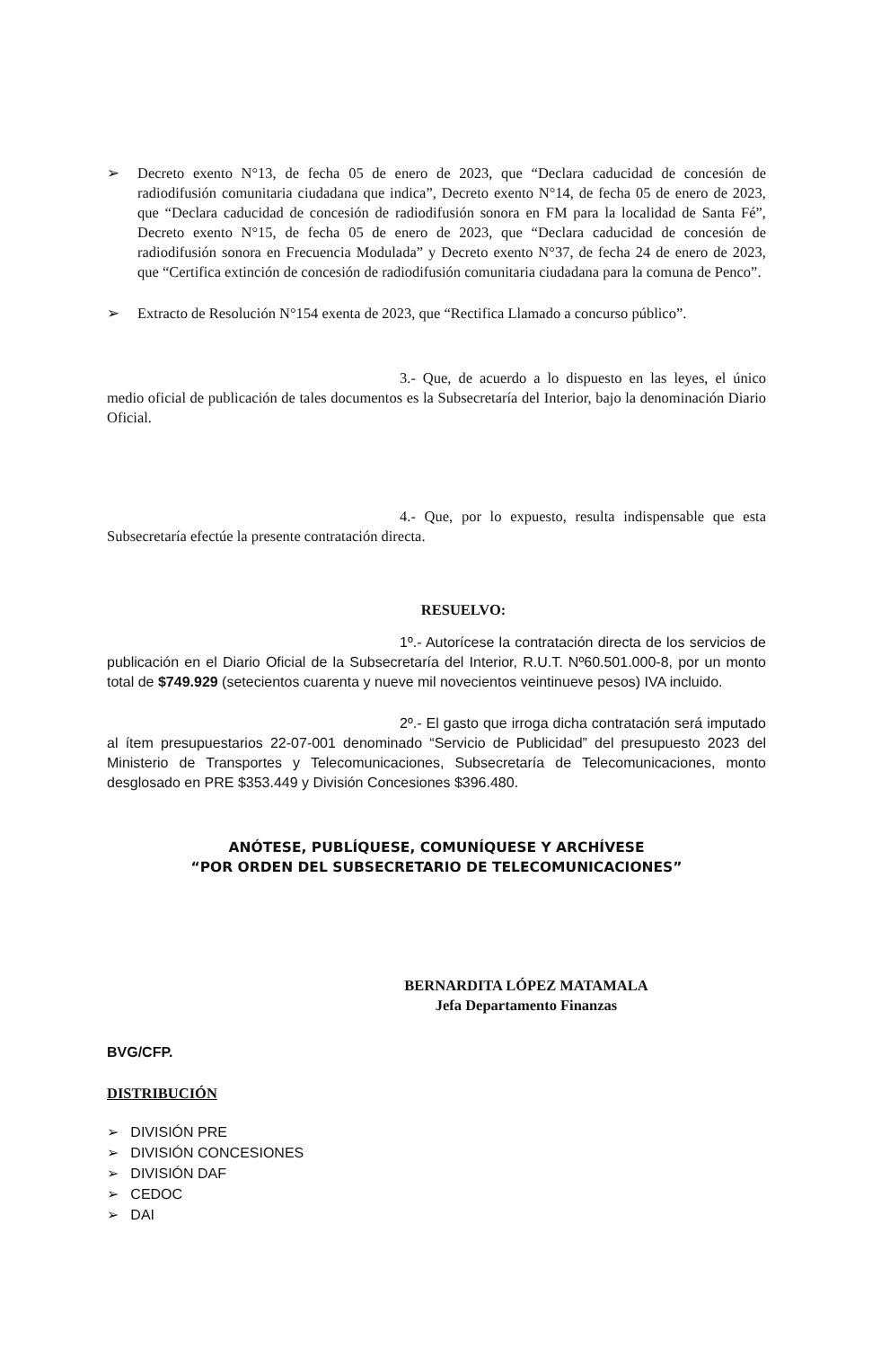➢ Decreto exento N°13, de fecha 05 de enero de 2023, que “Declara caducidad de concesión de radiodifusión comunitaria ciudadana que indica”, Decreto exento N°14, de fecha 05 de enero de 2023, que “Declara caducidad de concesión de radiodifusión sonora en FM para la localidad de Santa Fé”, Decreto exento N°15, de fecha 05 de enero de 2023, que “Declara caducidad de concesión de radiodifusión sonora en Frecuencia Modulada” y Decreto exento N°37, de fecha 24 de enero de 2023, que “Certifica extinción de concesión de radiodifusión comunitaria ciudadana para la comuna de Penco”.
➢ Extracto de Resolución N°154 exenta de 2023, que “Rectifica Llamado a concurso público”.
3.- Que, de acuerdo a lo dispuesto en las leyes, el único medio oficial de publicación de tales documentos es la Subsecretaría del Interior, bajo la denominación Diario Oficial.
4.- Que, por lo expuesto, resulta indispensable que esta Subsecretaría efectúe la presente contratación directa.
RESUELVO:
1º.- Autorícese la contratación directa de los servicios de publicación en el Diario Oficial de la Subsecretaría del Interior, R.U.T. Nº60.501.000-8, por un monto total de $749.929 (setecientos cuarenta y nueve mil novecientos veintinueve pesos) IVA incluido.
2º.- El gasto que irroga dicha contratación será imputado al ítem presupuestarios 22-07-001 denominado “Servicio de Publicidad” del presupuesto 2023 del Ministerio de Transportes y Telecomunicaciones, Subsecretaría de Telecomunicaciones, monto desglosado en PRE $353.449 y División Concesiones $396.480.
ANÓTESE, PUBLÍQUESE, COMUNÍQUESE Y ARCHÍVESE
“POR ORDEN DEL SUBSECRETARIO DE TELECOMUNICACIONES”
BERNARDITA LÓPEZ MATAMALA
Jefa Departamento Finanzas
BVG/CFP.
DISTRIBUCIÓN
➢ DIVISIÓN PRE
➢ DIVISIÓN CONCESIONES
➢ DIVISIÓN DAF
➢ CEDOC
➢ DAI